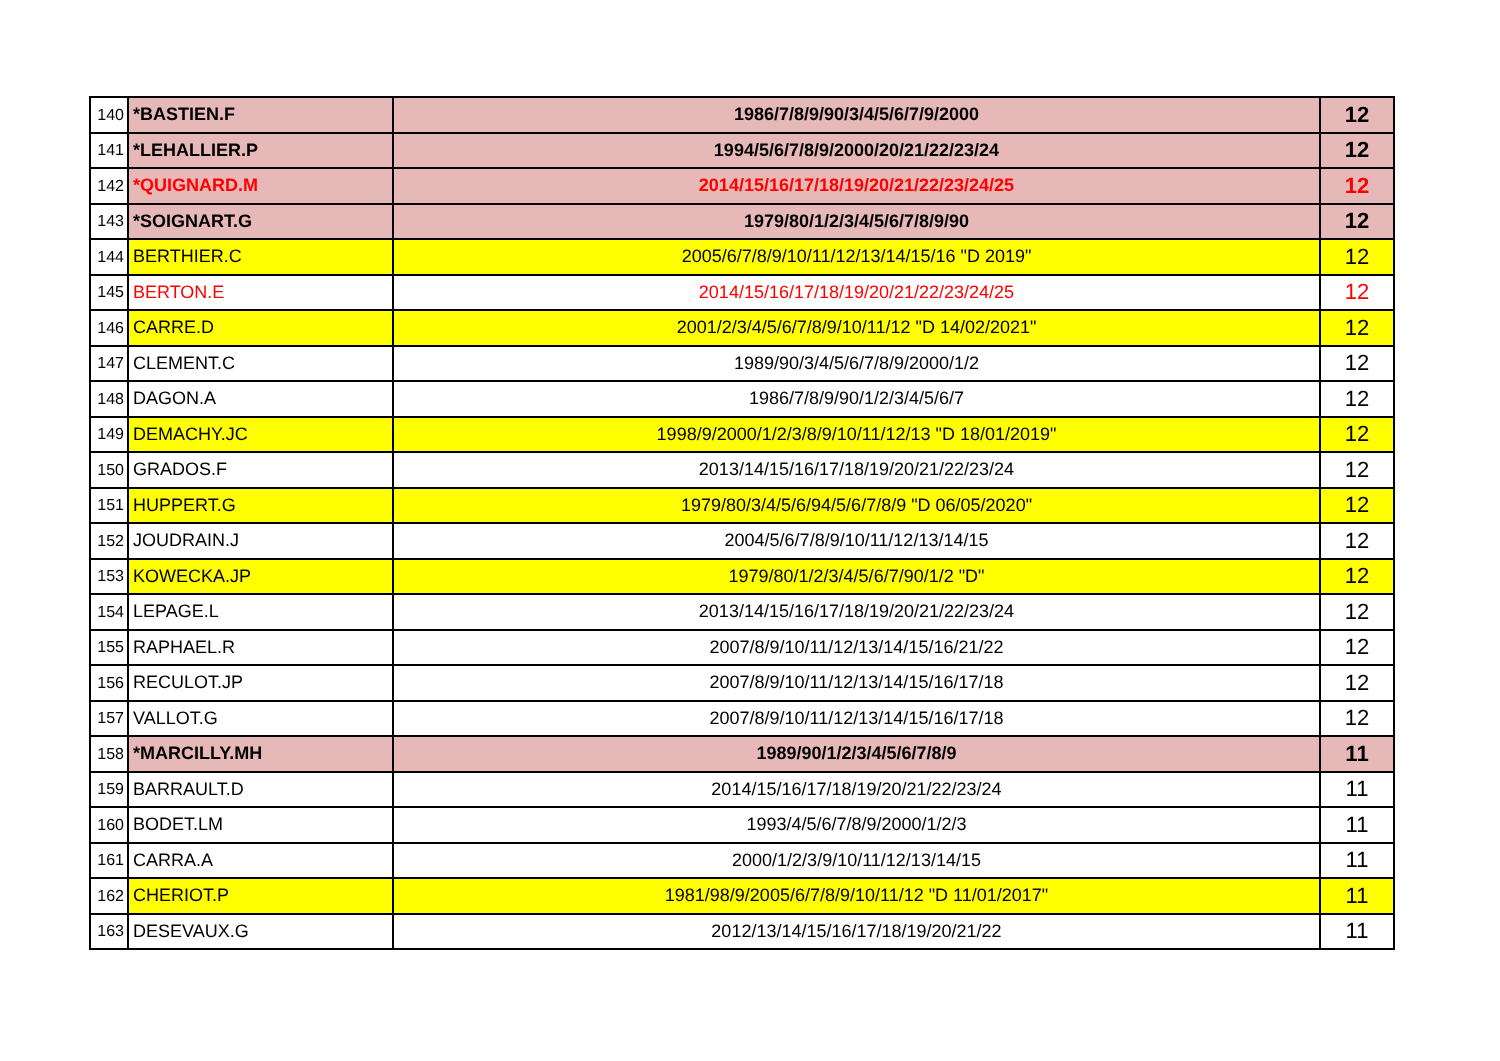| 140 | *BASTIEN.F | 1986/7/8/9/90/3/4/5/6/7/9/2000 | 12 |
| 141 | *LEHALLIER.P | 1994/5/6/7/8/9/2000/20/21/22/23/24 | 12 |
| 142 | *QUIGNARD.M | 2014/15/16/17/18/19/20/21/22/23/24/25 | 12 |
| 143 | *SOIGNART.G | 1979/80/1/2/3/4/5/6/7/8/9/90 | 12 |
| 144 | BERTHIER.C | 2005/6/7/8/9/10/11/12/13/14/15/16 "D 2019" | 12 |
| 145 | BERTON.E | 2014/15/16/17/18/19/20/21/22/23/24/25 | 12 |
| 146 | CARRE.D | 2001/2/3/4/5/6/7/8/9/10/11/12 "D 14/02/2021" | 12 |
| 147 | CLEMENT.C | 1989/90/3/4/5/6/7/8/9/2000/1/2 | 12 |
| 148 | DAGON.A | 1986/7/8/9/90/1/2/3/4/5/6/7 | 12 |
| 149 | DEMACHY.JC | 1998/9/2000/1/2/3/8/9/10/11/12/13 "D 18/01/2019" | 12 |
| 150 | GRADOS.F | 2013/14/15/16/17/18/19/20/21/22/23/24 | 12 |
| 151 | HUPPERT.G | 1979/80/3/4/5/6/94/5/6/7/8/9 "D 06/05/2020" | 12 |
| 152 | JOUDRAIN.J | 2004/5/6/7/8/9/10/11/12/13/14/15 | 12 |
| 153 | KOWECKA.JP | 1979/80/1/2/3/4/5/6/7/90/1/2 "D" | 12 |
| 154 | LEPAGE.L | 2013/14/15/16/17/18/19/20/21/22/23/24 | 12 |
| 155 | RAPHAEL.R | 2007/8/9/10/11/12/13/14/15/16/21/22 | 12 |
| 156 | RECULOT.JP | 2007/8/9/10/11/12/13/14/15/16/17/18 | 12 |
| 157 | VALLOT.G | 2007/8/9/10/11/12/13/14/15/16/17/18 | 12 |
| 158 | *MARCILLY.MH | 1989/90/1/2/3/4/5/6/7/8/9 | 11 |
| 159 | BARRAULT.D | 2014/15/16/17/18/19/20/21/22/23/24 | 11 |
| 160 | BODET.LM | 1993/4/5/6/7/8/9/2000/1/2/3 | 11 |
| 161 | CARRA.A | 2000/1/2/3/9/10/11/12/13/14/15 | 11 |
| 162 | CHERIOT.P | 1981/98/9/2005/6/7/8/9/10/11/12 "D 11/01/2017" | 11 |
| 163 | DESEVAUX.G | 2012/13/14/15/16/17/18/19/20/21/22 | 11 |